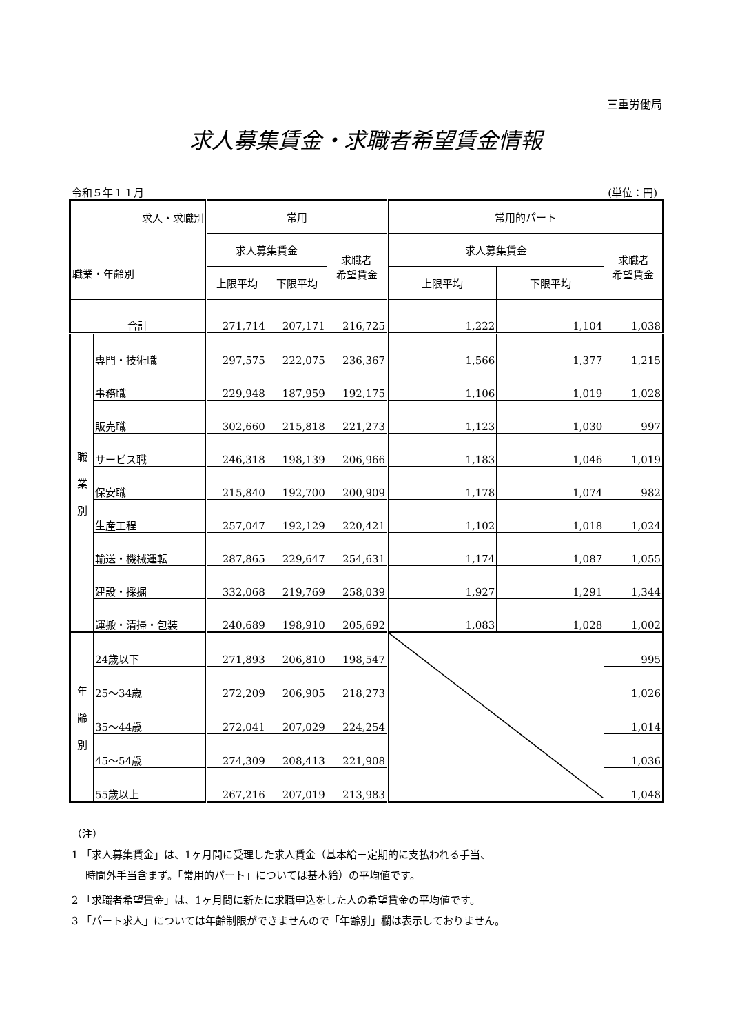三重労働局
求人募集賃金・求職者希望賃金情報
令和５年１１月 (単位：円)
| 求人・求職別 職業・年齢別 | | 常用 | | | 常用的パート | | |
| --- | --- | --- | --- | --- | --- | --- | --- |
| | | 求人募集賃金 | | 求職者 希望賃金 | 求人募集賃金 | | 求職者 希望賃金 |
| | | 上限平均 | 下限平均 | | 上限平均 | 下限平均 | |
| 合計 | | 271,714 | 207,171 | 216,725 | 1,222 | 1,104 | 1,038 |
| 職 業 別 | 専門・技術職 | 297,575 | 222,075 | 236,367 | 1,566 | 1,377 | 1,215 |
| | 事務職 | 229,948 | 187,959 | 192,175 | 1,106 | 1,019 | 1,028 |
| | 販売職 | 302,660 | 215,818 | 221,273 | 1,123 | 1,030 | 997 |
| | サービス職 | 246,318 | 198,139 | 206,966 | 1,183 | 1,046 | 1,019 |
| | 保安職 | 215,840 | 192,700 | 200,909 | 1,178 | 1,074 | 982 |
| | 生産工程 | 257,047 | 192,129 | 220,421 | 1,102 | 1,018 | 1,024 |
| | 輸送・機械運転 | 287,865 | 229,647 | 254,631 | 1,174 | 1,087 | 1,055 |
| | 建設・採掘 | 332,068 | 219,769 | 258,039 | 1,927 | 1,291 | 1,344 |
| | 運搬・清掃・包装 | 240,689 | 198,910 | 205,692 | 1,083 | 1,028 | 1,002 |
| 年 齢 別 | 24歳以下 | 271,893 | 206,810 | 198,547 | | | 995 |
| | 25～34歳 | 272,209 | 206,905 | 218,273 | | | 1,026 |
| | 35～44歳 | 272,041 | 207,029 | 224,254 | | | 1,014 |
| | 45～54歳 | 274,309 | 208,413 | 221,908 | | | 1,036 |
| | 55歳以上 | 267,216 | 207,019 | 213,983 | | | 1,048 |
（注）
1 「求人募集賃金」は、1ヶ月間に受理した求人賃金（基本給＋定期的に支払われる手当、
時間外手当含まず。「常用的パート」については基本給）の平均値です。
2 「求職者希望賃金」は、1ヶ月間に新たに求職申込をした人の希望賃金の平均値です。
3 「パート求人」については年齢制限ができませんので「年齢別」欄は表示しておりません。